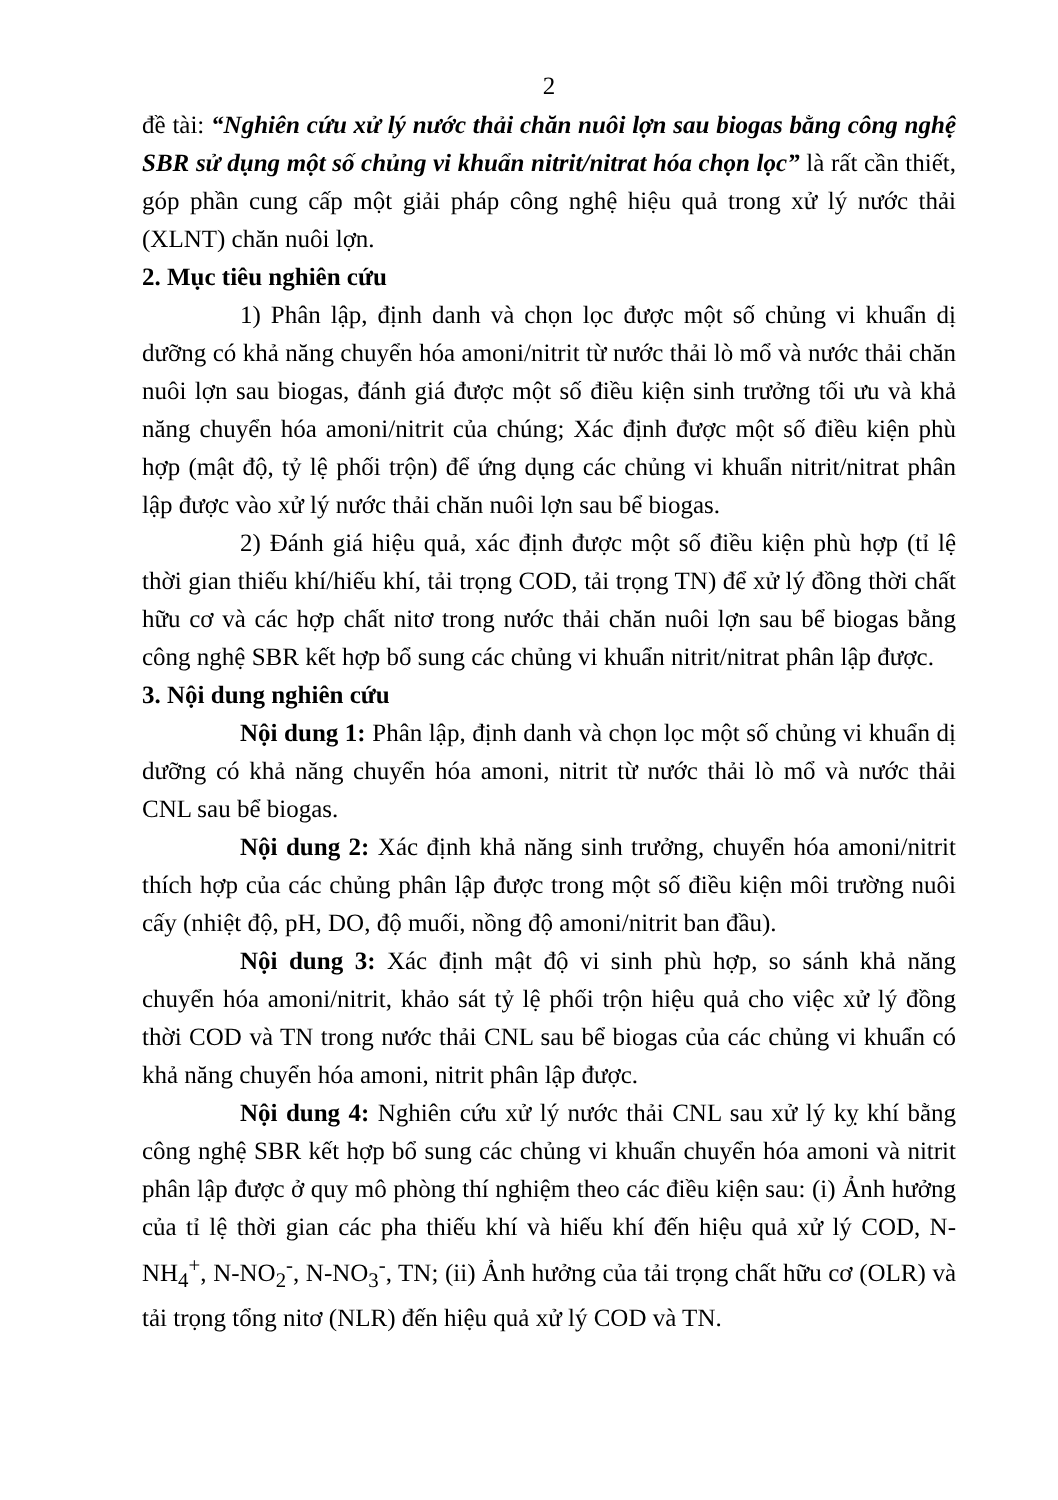2
đề tài: “Nghiên cứu xử lý nước thải chăn nuôi lợn sau biogas bằng công nghệ SBR sử dụng một số chủng vi khuẩn nitrit/nitrat hóa chọn lọc” là rất cần thiết, góp phần cung cấp một giải pháp công nghệ hiệu quả trong xử lý nước thải (XLNT) chăn nuôi lợn.
2. Mục tiêu nghiên cứu
1) Phân lập, định danh và chọn lọc được một số chủng vi khuẩn dị dưỡng có khả năng chuyển hóa amoni/nitrit từ nước thải lò mổ và nước thải chăn nuôi lợn sau biogas, đánh giá được một số điều kiện sinh trưởng tối ưu và khả năng chuyển hóa amoni/nitrit của chúng; Xác định được một số điều kiện phù hợp (mật độ, tỷ lệ phối trộn) để ứng dụng các chủng vi khuẩn nitrit/nitrat phân lập được vào xử lý nước thải chăn nuôi lợn sau bể biogas.
2) Đánh giá hiệu quả, xác định được một số điều kiện phù hợp (tỉ lệ thời gian thiếu khí/hiếu khí, tải trọng COD, tải trọng TN) để xử lý đồng thời chất hữu cơ và các hợp chất nitơ trong nước thải chăn nuôi lợn sau bể biogas bằng công nghệ SBR kết hợp bổ sung các chủng vi khuẩn nitrit/nitrat phân lập được.
3. Nội dung nghiên cứu
Nội dung 1: Phân lập, định danh và chọn lọc một số chủng vi khuẩn dị dưỡng có khả năng chuyển hóa amoni, nitrit từ nước thải lò mổ và nước thải CNL sau bể biogas.
Nội dung 2: Xác định khả năng sinh trưởng, chuyển hóa amoni/nitrit thích hợp của các chủng phân lập được trong một số điều kiện môi trường nuôi cấy (nhiệt độ, pH, DO, độ muối, nồng độ amoni/nitrit ban đầu).
Nội dung 3: Xác định mật độ vi sinh phù hợp, so sánh khả năng chuyển hóa amoni/nitrit, khảo sát tỷ lệ phối trộn hiệu quả cho việc xử lý đồng thời COD và TN trong nước thải CNL sau bể biogas của các chủng vi khuẩn có khả năng chuyển hóa amoni, nitrit phân lập được.
Nội dung 4: Nghiên cứu xử lý nước thải CNL sau xử lý kỵ khí bằng công nghệ SBR kết hợp bổ sung các chủng vi khuẩn chuyển hóa amoni và nitrit phân lập được ở quy mô phòng thí nghiệm theo các điều kiện sau: (i) Ảnh hưởng của tỉ lệ thời gian các pha thiếu khí và hiếu khí đến hiệu quả xử lý COD, N-NH<sub>4</sub><sup>+</sup>, N-NO<sub>2</sub><sup>-</sup>, N-NO<sub>3</sub><sup>-</sup>, TN; (ii) Ảnh hưởng của tải trọng chất hữu cơ (OLR) và tải trọng tổng nitơ (NLR) đến hiệu quả xử lý COD và TN.